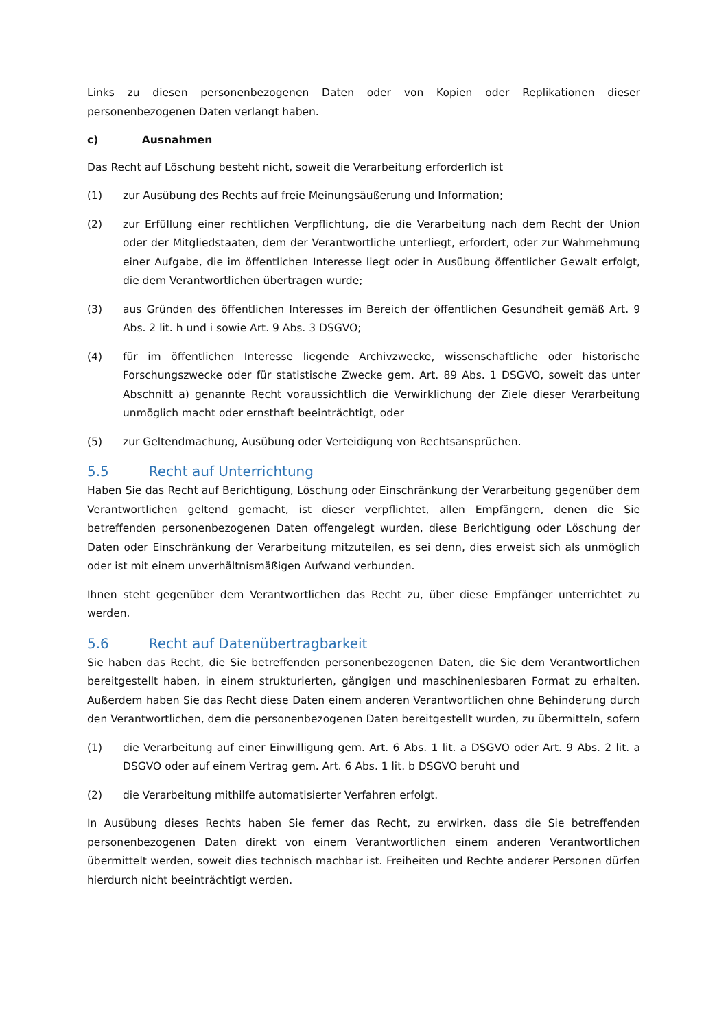Links zu diesen personenbezogenen Daten oder von Kopien oder Replikationen dieser personenbezogenen Daten verlangt haben.
c) Ausnahmen
Das Recht auf Löschung besteht nicht, soweit die Verarbeitung erforderlich ist
(1) zur Ausübung des Rechts auf freie Meinungsäußerung und Information;
(2) zur Erfüllung einer rechtlichen Verpflichtung, die die Verarbeitung nach dem Recht der Union oder der Mitgliedstaaten, dem der Verantwortliche unterliegt, erfordert, oder zur Wahrnehmung einer Aufgabe, die im öffentlichen Interesse liegt oder in Ausübung öffentlicher Gewalt erfolgt, die dem Verantwortlichen übertragen wurde;
(3) aus Gründen des öffentlichen Interesses im Bereich der öffentlichen Gesundheit gemäß Art. 9 Abs. 2 lit. h und i sowie Art. 9 Abs. 3 DSGVO;
(4) für im öffentlichen Interesse liegende Archivzwecke, wissenschaftliche oder historische Forschungszwecke oder für statistische Zwecke gem. Art. 89 Abs. 1 DSGVO, soweit das unter Abschnitt a) genannte Recht voraussichtlich die Verwirklichung der Ziele dieser Verarbeitung unmöglich macht oder ernsthaft beeinträchtigt, oder
(5) zur Geltendmachung, Ausübung oder Verteidigung von Rechtsansprüchen.
5.5 Recht auf Unterrichtung
Haben Sie das Recht auf Berichtigung, Löschung oder Einschränkung der Verarbeitung gegenüber dem Verantwortlichen geltend gemacht, ist dieser verpflichtet, allen Empfängern, denen die Sie betreffenden personenbezogenen Daten offengelegt wurden, diese Berichtigung oder Löschung der Daten oder Einschränkung der Verarbeitung mitzuteilen, es sei denn, dies erweist sich als unmöglich oder ist mit einem unverhältnismäßigen Aufwand verbunden.
Ihnen steht gegenüber dem Verantwortlichen das Recht zu, über diese Empfänger unterrichtet zu werden.
5.6 Recht auf Datenübertragbarkeit
Sie haben das Recht, die Sie betreffenden personenbezogenen Daten, die Sie dem Verantwortlichen bereitgestellt haben, in einem strukturierten, gängigen und maschinenlesbaren Format zu erhalten. Außerdem haben Sie das Recht diese Daten einem anderen Verantwortlichen ohne Behinderung durch den Verantwortlichen, dem die personenbezogenen Daten bereitgestellt wurden, zu übermitteln, sofern
(1) die Verarbeitung auf einer Einwilligung gem. Art. 6 Abs. 1 lit. a DSGVO oder Art. 9 Abs. 2 lit. a DSGVO oder auf einem Vertrag gem. Art. 6 Abs. 1 lit. b DSGVO beruht und
(2) die Verarbeitung mithilfe automatisierter Verfahren erfolgt.
In Ausübung dieses Rechts haben Sie ferner das Recht, zu erwirken, dass die Sie betreffenden personenbezogenen Daten direkt von einem Verantwortlichen einem anderen Verantwortlichen übermittelt werden, soweit dies technisch machbar ist. Freiheiten und Rechte anderer Personen dürfen hierdurch nicht beeinträchtigt werden.